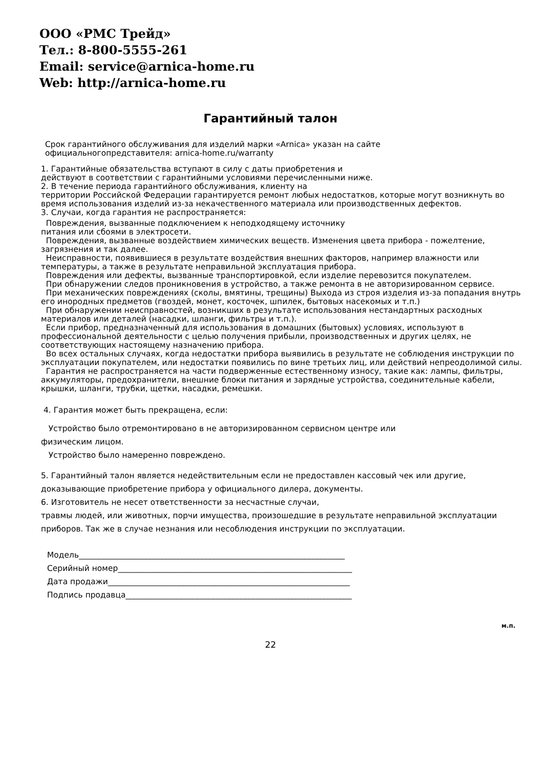ООО «РМС Трейд»
Тел.: 8-800-5555-261
Email: service@arnica-home.ru
Web: http://arnica-home.ru
Гарантийный талон
Срок гарантийного обслуживания для изделий марки «Arnica» указан на сайте
официальногопредставителя: arnica-home.ru/warranty
1. Гарантийные обязательства вступают в силу с даты приобретения и
действуют в соответствии с гарантийными условиями перечисленными ниже.
2. В течение периода гарантийного обслуживания, клиенту на
территории Российской Федерации гарантируется ремонт любых недостатков, которые могут возникнуть во время использования изделий из-за некачественного материала или производственных дефектов.
3. Случаи, когда гарантия не распространяется:
Повреждения, вызванные подключением к неподходящему источнику
питания или сбоями в электросети.
Повреждения, вызванные воздействием химических веществ. Изменения цвета прибора - пожелтение, загрязнения и так далее.
Неисправности, появившиеся в результате воздействия внешних факторов, например влажности или температуры, а также в результате неправильной эксплуатация прибора.
Повреждения или дефекты, вызванные транспортировкой, если изделие перевозится покупателем.
При обнаружении следов проникновения в устройство, а также ремонта в не авторизированном сервисе.
При механических повреждениях (сколы, вмятины, трещины) Выхода из строя изделия из-за попадания внутрь его инородных предметов (гвоздей, монет, косточек, шпилек, бытовых насекомых и т.п.)
При обнаружении неисправностей, возникших в результате использования нестандартных расходных материалов или деталей (насадки, шланги, фильтры и т.п.).
Если прибор, предназначенный для использования в домашних (бытовых) условиях, используют в профессиональной деятельности с целью получения прибыли, производственных и других целях, не соответствующих настоящему назначению прибора.
Во всех остальных случаях, когда недостатки прибора выявились в результате не соблюдения инструкции по эксплуатации покупателем, или недостатки появились по вине третьих лиц, или действий непреодолимой силы.
Гарантия не распространяется на части подверженные естественному износу, такие как: лампы, фильтры, аккумуляторы, предохранители, внешние блоки питания и зарядные устройства, соединительные кабели, крышки, шланги, трубки, щетки, насадки, ремешки.
4. Гарантия может быть прекращена, если:
Устройство было отремонтировано в не авторизированном сервисном центре или
физическим лицом.
Устройство было намеренно повреждено.
5. Гарантийный талон является недействительным если не предоставлен кассовый чек или другие, доказывающие приобретение прибора у официального дилера, документы.
6. Изготовитель не несет ответственности за несчастные случаи,
травмы людей, или животных, порчи имущества, произошедшие в результате неправильной эксплуатации приборов. Так же в случае незнания или несоблюдения инструкции по эксплуатации.
Модель___________________________________________________________________
Серийный номер___________________________________________________________
Дата продажи_____________________________________________________________
Подпись продавца_________________________________________________________
м.п.
22